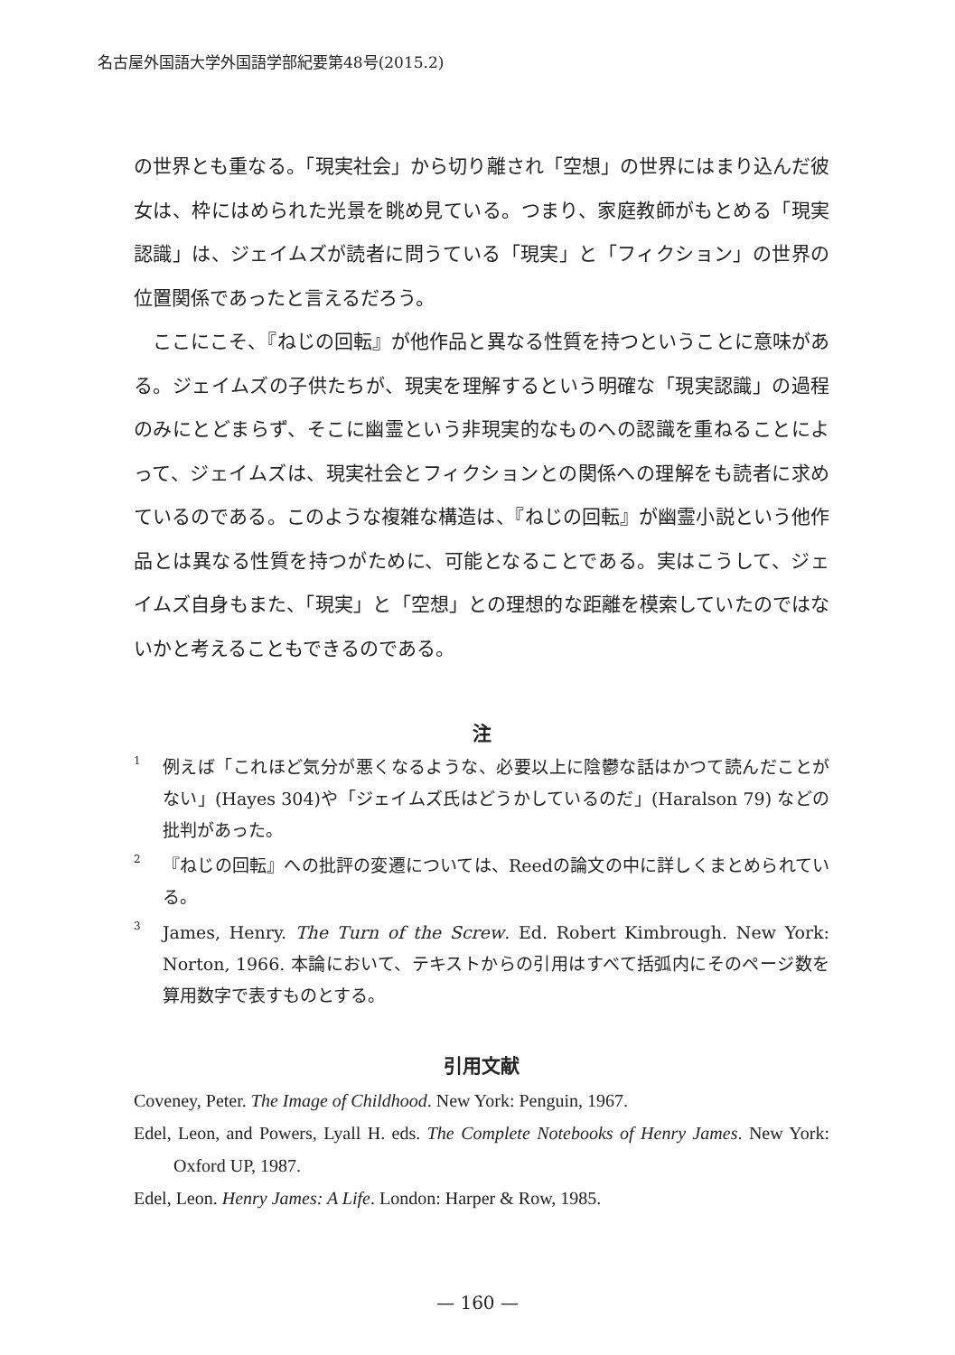名古屋外国語大学外国語学部紀要第48号(2015.2)
の世界とも重なる。「現実社会」から切り離され「空想」の世界にはまり込んだ彼女は、枠にはめられた光景を眺め見ている。つまり、家庭教師がもとめる「現実認識」は、ジェイムズが読者に問うている「現実」と「フィクション」の世界の位置関係であったと言えるだろう。
　ここにこそ、『ねじの回転』が他作品と異なる性質を持つということに意味がある。ジェイムズの子供たちが、現実を理解するという明確な「現実認識」の過程のみにとどまらず、そこに幽霊という非現実的なものへの認識を重ねることによって、ジェイムズは、現実社会とフィクションとの関係への理解をも読者に求めているのである。このような複雑な構造は、『ねじの回転』が幽霊小説という他作品とは異なる性質を持つがために、可能となることである。実はこうして、ジェイムズ自身もまた、「現実」と「空想」との理想的な距離を模索していたのではないかと考えることもできるのである。
注
<sup>1</sup> 例えば「これほど気分が悪くなるような、必要以上に陰鬱な話はかつて読んだことがない」(Hayes 304)や「ジェイムズ氏はどうかしているのだ」(Haralson 79) などの批判があった。
<sup>2</sup> 『ねじの回転』への批評の変遷については、Reedの論文の中に詳しくまとめられている。
<sup>3</sup> James, Henry. The Turn of the Screw. Ed. Robert Kimbrough. New York: Norton, 1966. 本論において、テキストからの引用はすべて括弧内にそのページ数を算用数字で表すものとする。
引用文献
Coveney, Peter. The Image of Childhood. New York: Penguin, 1967.
Edel, Leon, and Powers, Lyall H. eds. The Complete Notebooks of Henry James. New York: Oxford UP, 1987.
Edel, Leon. Henry James: A Life. London: Harper & Row, 1985.
— 160 —